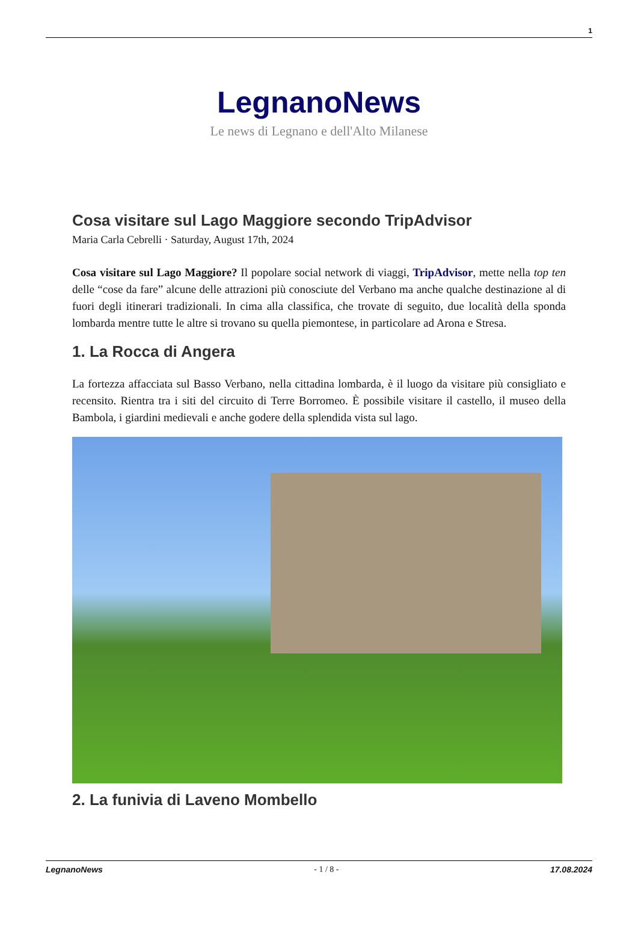1
LegnanoNews
Le news di Legnano e dell'Alto Milanese
Cosa visitare sul Lago Maggiore secondo TripAdvisor
Maria Carla Cebrelli · Saturday, August 17th, 2024
Cosa visitare sul Lago Maggiore? Il popolare social network di viaggi, TripAdvisor, mette nella top ten delle “cose da fare” alcune delle attrazioni più conosciute del Verbano ma anche qualche destinazione al di fuori degli itinerari tradizionali. In cima alla classifica, che trovate di seguito, due località della sponda lombarda mentre tutte le altre si trovano su quella piemontese, in particolare ad Arona e Stresa.
1. La Rocca di Angera
La fortezza affacciata sul Basso Verbano, nella cittadina lombarda, è il luogo da visitare più consigliato e recensito. Rientra tra i siti del circuito di Terre Borromeo. È possibile visitare il castello, il museo della Bambola, i giardini medievali e anche godere della splendida vista sul lago.
2. La funivia di Laveno Mombello
LegnanoNews - 1 / 8 - 17.08.2024